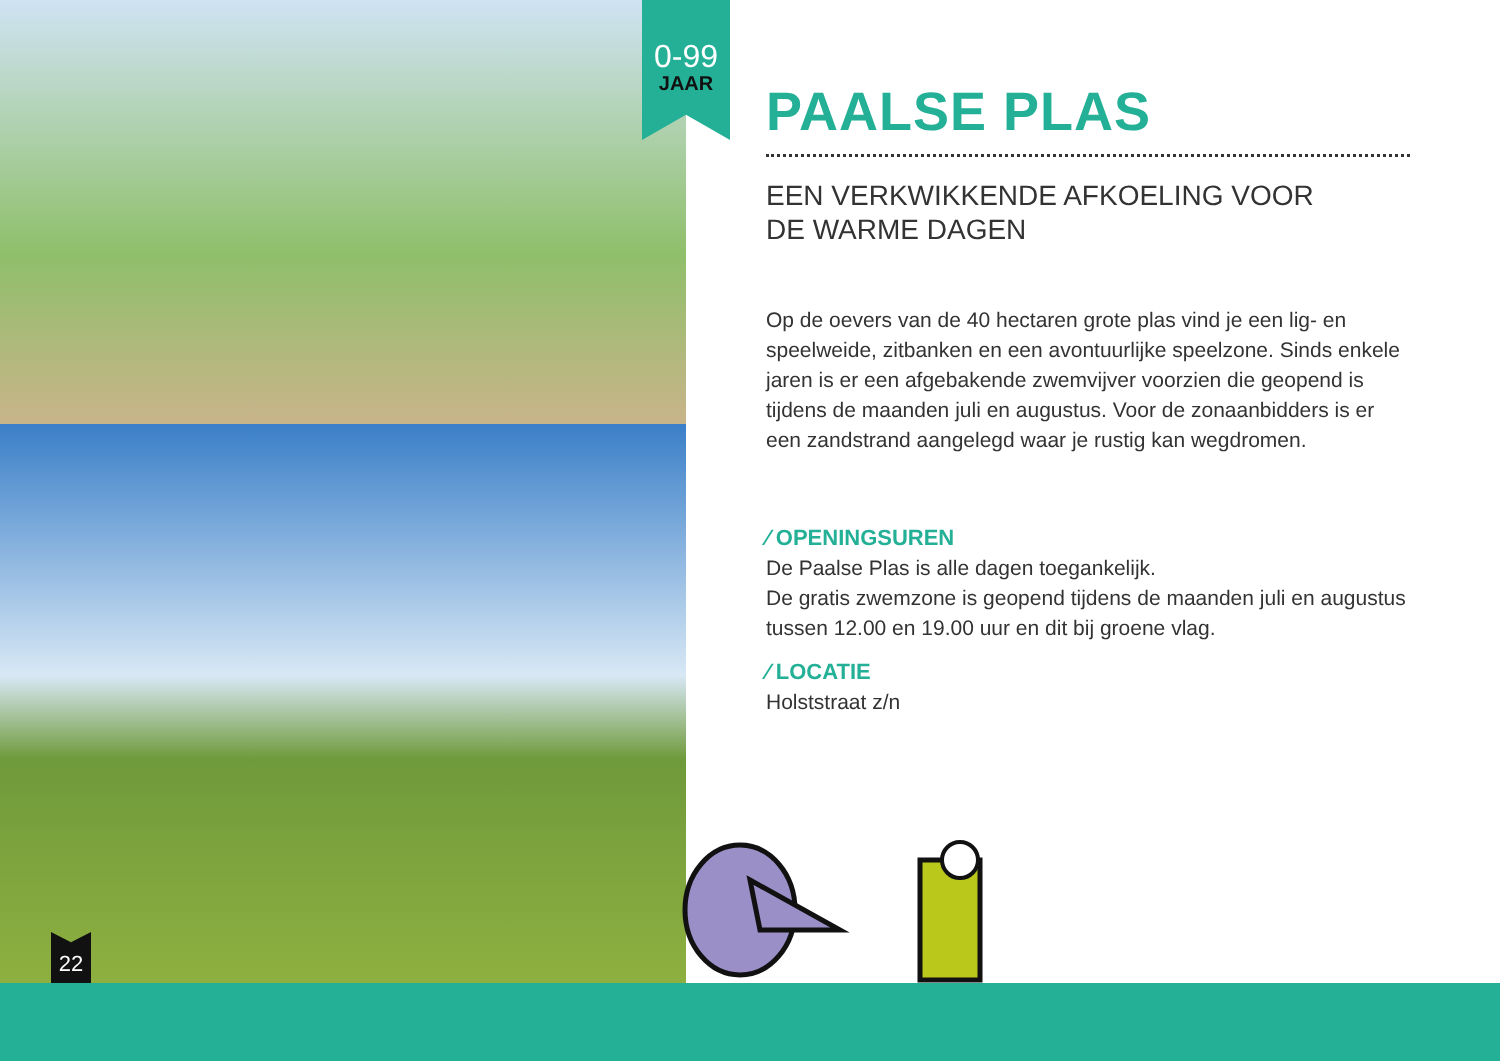0-99
JAAR
22
PAALSE PLAS
EEN VERKWIKKENDE AFKOELING VOOR
DE WARME DAGEN
Op de oevers van de 40 hectaren grote plas vind je een lig- en speelweide, zitbanken en een avontuurlijke speelzone. Sinds enkele jaren is er een afgebakende zwemvijver voorzien die geopend is tijdens de maanden juli en augustus. Voor de zonaanbidders is er een zandstrand aangelegd waar je rustig kan wegdromen.
⁄ OPENINGSUREN
De Paalse Plas is alle dagen toegankelijk.
De gratis zwemzone is geopend tijdens de maanden juli en augustus tussen 12.00 en 19.00 uur en dit bij groene vlag.
⁄ LOCATIE
Holststraat z/n